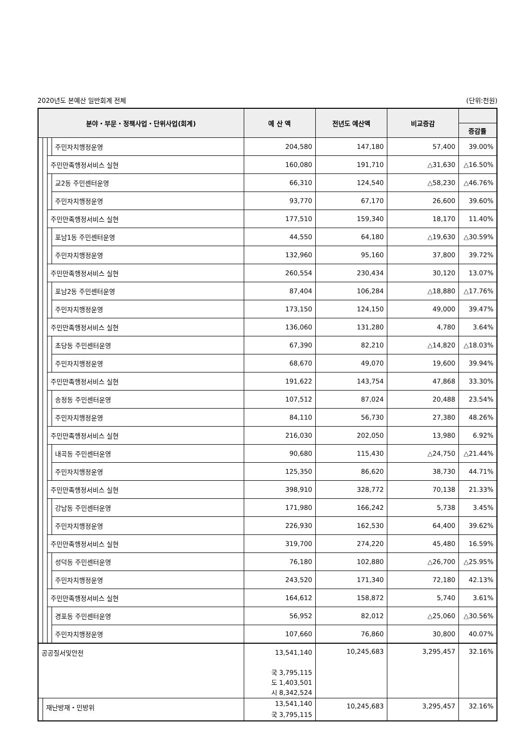2020년도 본예산 일반회계 전체 (단위:천원)
| 분야・부문・정책사업・단위사업(회계) | | | | 예 산 액 | 전년도 예산액 | 비교증감 | |
| --- | --- | --- | --- | --- | --- | --- | --- |
| | | | | | | | 증감률 |
| | | | 주민자치행정운영 | 204,580 | 147,180 | 57,400 | 39.00% |
| | | 주민만족행정서비스 실현 | | 160,080 | 191,710 | △31,630 | △16.50% |
| | | | 교2동 주민센터운영 | 66,310 | 124,540 | △58,230 | △46.76% |
| | | | 주민자치행정운영 | 93,770 | 67,170 | 26,600 | 39.60% |
| | | 주민만족행정서비스 실현 | | 177,510 | 159,340 | 18,170 | 11.40% |
| | | | 포남1동 주민센터운영 | 44,550 | 64,180 | △19,630 | △30.59% |
| | | | 주민자치행정운영 | 132,960 | 95,160 | 37,800 | 39.72% |
| | | 주민만족행정서비스 실현 | | 260,554 | 230,434 | 30,120 | 13.07% |
| | | | 포남2동 주민센터운영 | 87,404 | 106,284 | △18,880 | △17.76% |
| | | | 주민자치행정운영 | 173,150 | 124,150 | 49,000 | 39.47% |
| | | 주민만족행정서비스 실현 | | 136,060 | 131,280 | 4,780 | 3.64% |
| | | | 초당동 주민센터운영 | 67,390 | 82,210 | △14,820 | △18.03% |
| | | | 주민자치행정운영 | 68,670 | 49,070 | 19,600 | 39.94% |
| | | 주민만족행정서비스 실현 | | 191,622 | 143,754 | 47,868 | 33.30% |
| | | | 송정동 주민센터운영 | 107,512 | 87,024 | 20,488 | 23.54% |
| | | | 주민자치행정운영 | 84,110 | 56,730 | 27,380 | 48.26% |
| | | 주민만족행정서비스 실현 | | 216,030 | 202,050 | 13,980 | 6.92% |
| | | | 내곡동 주민센터운영 | 90,680 | 115,430 | △24,750 | △21.44% |
| | | | 주민자치행정운영 | 125,350 | 86,620 | 38,730 | 44.71% |
| | | 주민만족행정서비스 실현 | | 398,910 | 328,772 | 70,138 | 21.33% |
| | | | 강남동 주민센터운영 | 171,980 | 166,242 | 5,738 | 3.45% |
| | | | 주민자치행정운영 | 226,930 | 162,530 | 64,400 | 39.62% |
| | | 주민만족행정서비스 실현 | | 319,700 | 274,220 | 45,480 | 16.59% |
| | | | 성덕동 주민센터운영 | 76,180 | 102,880 | △26,700 | △25.95% |
| | | | 주민자치행정운영 | 243,520 | 171,340 | 72,180 | 42.13% |
| | | 주민만족행정서비스 실현 | | 164,612 | 158,872 | 5,740 | 3.61% |
| | | | 경포동 주민센터운영 | 56,952 | 82,012 | △25,060 | △30.56% |
| | | | 주민자치행정운영 | 107,660 | 76,860 | 30,800 | 40.07% |
| 공공질서및안전 | | | | 13,541,140 국 3,795,115 도 1,403,501 시 8,342,524 | 10,245,683 | 3,295,457 | 32.16% |
| | 재난방재・민방위 | | | 13,541,140 국 3,795,115 | 10,245,683 | 3,295,457 | 32.16% |